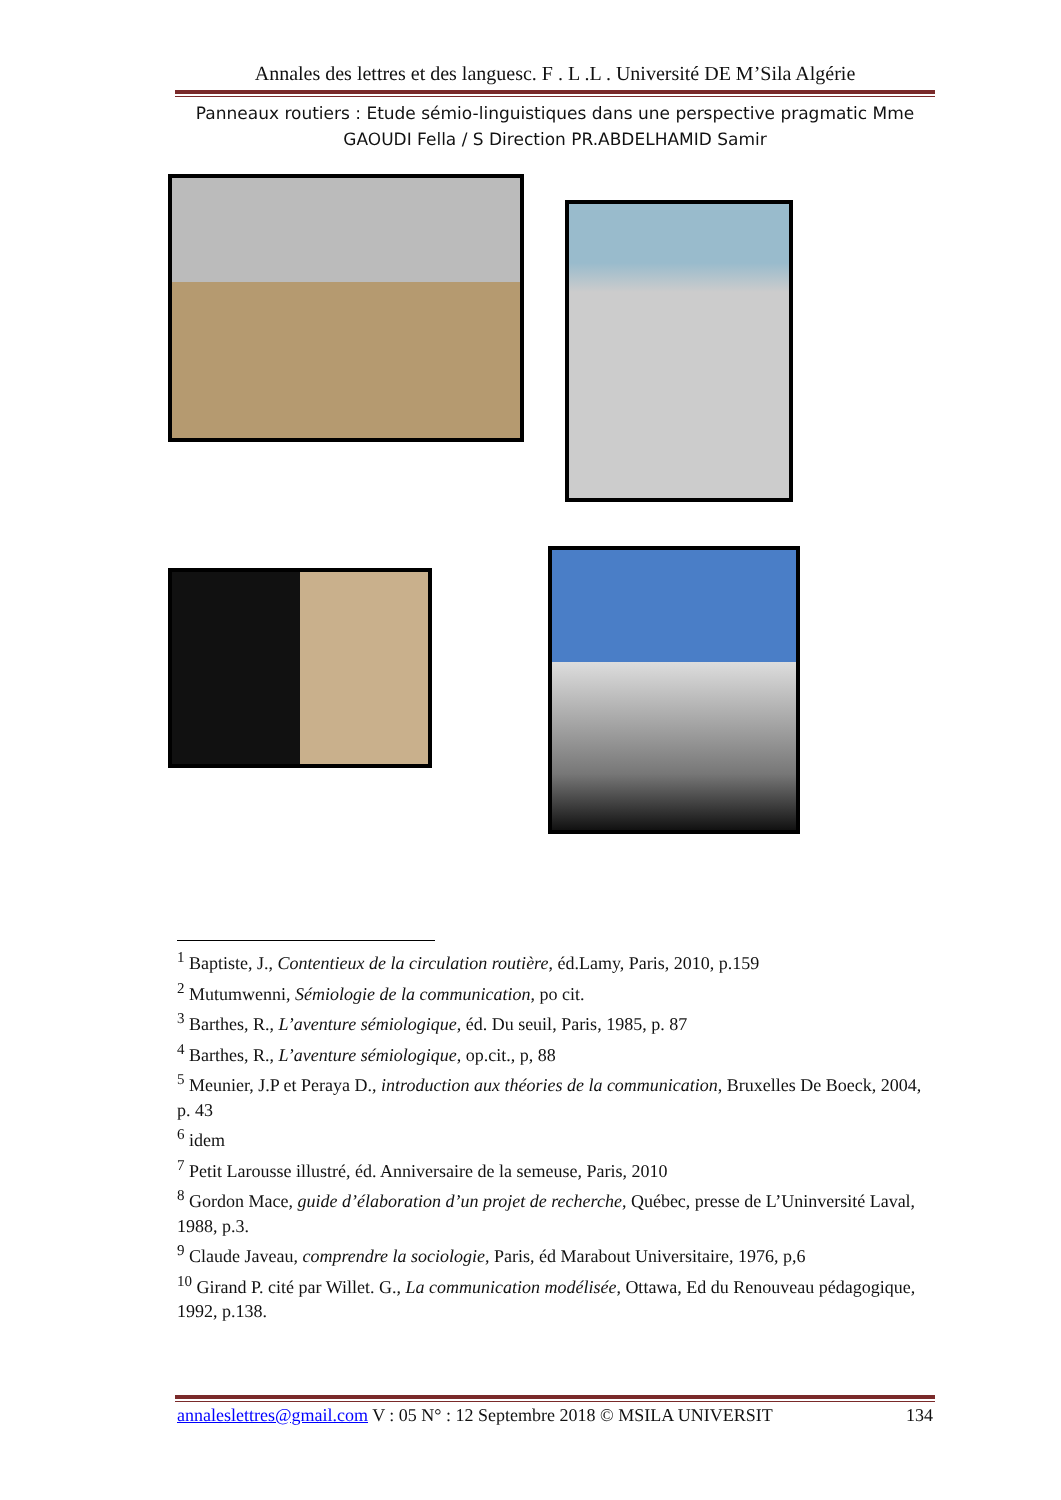Annales des lettres et des languesc. F . L .L . Université DE M’Sila Algérie
Panneaux routiers : Etude sémio-linguistiques dans une perspective pragmatic Mme
GAOUDI Fella / S Direction PR.ABDELHAMID Samir
<sup>1</sup> Baptiste, J., Contentieux de la circulation routière, éd.Lamy, Paris, 2010, p.159
<sup>2</sup> Mutumwenni, Sémiologie de la communication, po cit.
<sup>3</sup> Barthes, R., L’aventure sémiologique, éd. Du seuil, Paris, 1985, p. 87
<sup>4</sup> Barthes, R., L’aventure sémiologique, op.cit., p, 88
<sup>5</sup> Meunier, J.P et Peraya D., introduction aux théories de la communication, Bruxelles De Boeck, 2004, p. 43
<sup>6</sup> idem
<sup>7</sup> Petit Larousse illustré, éd. Anniversaire de la semeuse, Paris, 2010
<sup>8</sup> Gordon Mace, guide d’élaboration d’un projet de recherche, Québec, presse de L’Uninversité Laval, 1988, p.3.
<sup>9</sup> Claude Javeau, comprendre la sociologie, Paris, éd Marabout Universitaire, 1976, p,6
<sup>10</sup> Girand P. cité par Willet. G., La communication modélisée, Ottawa, Ed du Renouveau pédagogique,
1992, p.138.
annaleslettres@gmail.com V : 05 N° : 12 Septembre 2018 © MSILA UNIVERSIT 134